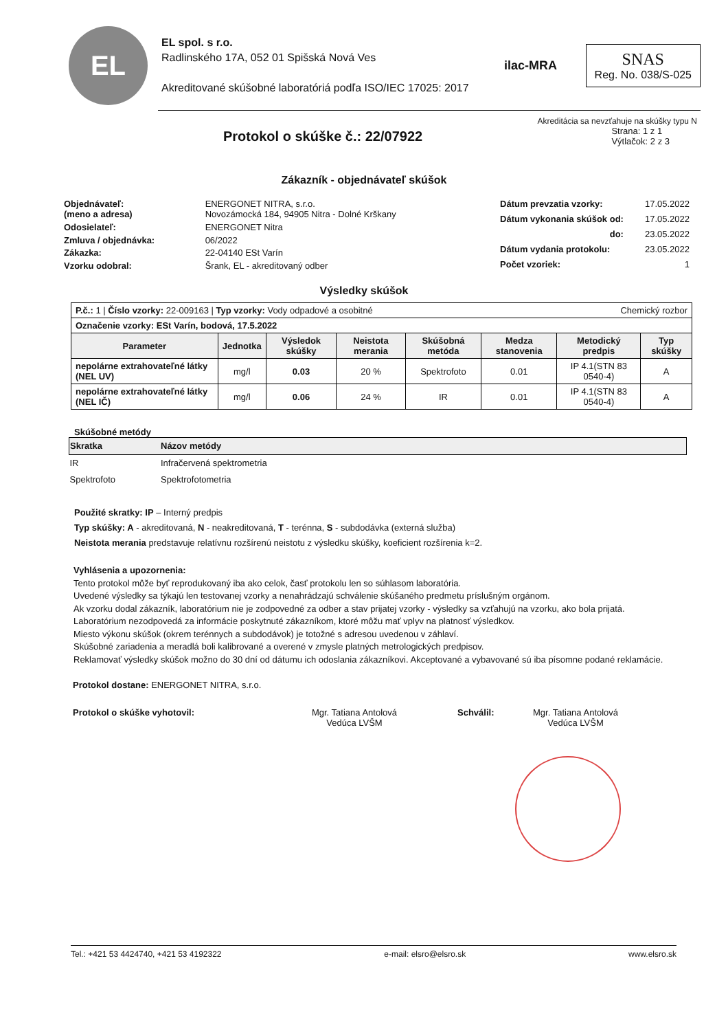EL
EL spol. s r.o.
Radlinského 17A, 052 01 Spišská Nová Ves
Akreditované skúšobné laboratóriá podľa ISO/IEC 17025: 2017
ilac-MRA
SNAS
Reg. No. 038/S-025
Akreditácia sa nevzťahuje na skúšky typu N
Protokol o skúške č.: 22/07922
Strana: 1 z 1
Výtlačok: 2 z 3
Zákazník - objednávateľ skúšok
| Objednávateľ: (meno a adresa) | ENERGONET NITRA, s.r.o. Novozámocká 184, 94905 Nitra - Dolné Krškany |
| Odosielateľ: | ENERGONET Nitra |
| Zmluva / objednávka: | 06/2022 |
| Zákazka: | 22-04140 ESt Varín |
| Vzorku odobral: | Šrank, EL - akreditovaný odber |
| Dátum prevzatia vzorky: | 17.05.2022 |
| Dátum vykonania skúšok od: | 17.05.2022 |
| do: | 23.05.2022 |
| Dátum vydania protokolu: | 23.05.2022 |
| Počet vzoriek: | 1 |
Výsledky skúšok
| P.č.: 1 / Číslo vzorky: 22-009163 / Typ vzorky: Vody odpadové a osobitné Chemický rozbor | | | | | | | |
| Označenie vzorky: ESt Varín, bodová, 17.5.2022 | | | | | | | |
| Parameter | Jednotka | Výsledok skúšky | Neistota merania | Skúšobná metóda | Medza stanovenia | Metodický predpis | Typ skúšky |
| nepolárne extrahovateľné látky (NEL UV) | mg/l | 0.03 | 20 % | Spektrofoto | 0.01 | IP 4.1(STN 83 0540-4) | A |
| nepolárne extrahovateľné látky (NEL IČ) | mg/l | 0.06 | 24 % | IR | 0.01 | IP 4.1(STN 83 0540-4) | A |
Skúšobné metódy
| Skratka | Názov metódy |
| --- | --- |
| IR | Infračervená spektrometria |
| Spektrofoto | Spektrofotometria |
Použité skratky: IP – Interný predpis
Typ skúšky: A - akreditovaná, N - neakreditovaná, T - terénna, S - subdodávka (externá služba)
Neistota merania predstavuje relatívnu rozšírenú neistotu z výsledku skúšky, koeficient rozšírenia k=2.
Vyhlásenia a upozornenia:
Tento protokol môže byť reprodukovaný iba ako celok, časť protokolu len so súhlasom laboratória.
Uvedené výsledky sa týkajú len testovanej vzorky a nenahrádzajú schválenie skúšaného predmetu príslušným orgánom.
Ak vzorku dodal zákazník, laboratórium nie je zodpovedné za odber a stav prijatej vzorky - výsledky sa vzťahujú na vzorku, ako bola prijatá.
Laboratórium nezodpovedá za informácie poskytnuté zákazníkom, ktoré môžu mať vplyv na platnosť výsledkov.
Miesto výkonu skúšok (okrem terénnych a subdodávok) je totožné s adresou uvedenou v záhlaví.
Skúšobné zariadenia a meradlá boli kalibrované a overené v zmysle platných metrologických predpisov.
Reklamovať výsledky skúšok možno do 30 dní od dátumu ich odoslania zákazníkovi. Akceptované a vybavované sú iba písomne podané reklamácie.
Protokol dostane: ENERGONET NITRA, s.r.o.
Protokol o skúške vyhotovil: Mgr. Tatiana Antolová
Vedúca LVŠM
Schválil: Mgr. Tatiana Antolová
Vedúca LVŠM
Tel.: +421 53 4424740, +421 53 4192322 e-mail: elsro@elsro.sk www.elsro.sk